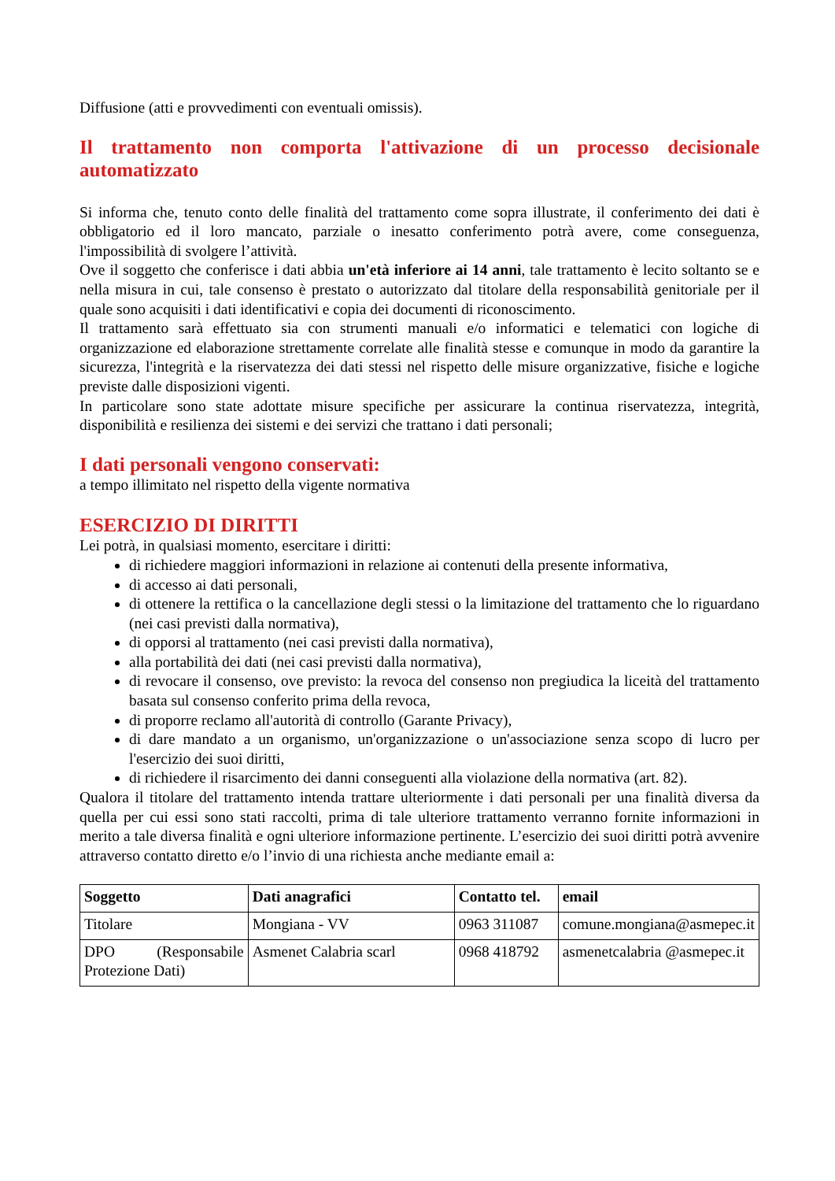Diffusione (atti e provvedimenti con eventuali omissis).
Il trattamento non comporta l'attivazione di un processo decisionale automatizzato
Si informa che, tenuto conto delle finalità del trattamento come sopra illustrate, il conferimento dei dati è obbligatorio ed il loro mancato, parziale o inesatto conferimento potrà avere, come conseguenza, l'impossibilità di svolgere l’attività.
Ove il soggetto che conferisce i dati abbia un'età inferiore ai 14 anni, tale trattamento è lecito soltanto se e nella misura in cui, tale consenso è prestato o autorizzato dal titolare della responsabilità genitoriale per il quale sono acquisiti i dati identificativi e copia dei documenti di riconoscimento.
Il trattamento sarà effettuato sia con strumenti manuali e/o informatici e telematici con logiche di organizzazione ed elaborazione strettamente correlate alle finalità stesse e comunque in modo da garantire la sicurezza, l'integrità e la riservatezza dei dati stessi nel rispetto delle misure organizzative, fisiche e logiche previste dalle disposizioni vigenti.
In particolare sono state adottate misure specifiche per assicurare la continua riservatezza, integrità, disponibilità e resilienza dei sistemi e dei servizi che trattano i dati personali;
I dati personali vengono conservati:
a tempo illimitato nel rispetto della vigente normativa
ESERCIZIO DI DIRITTI
Lei potrà, in qualsiasi momento, esercitare i diritti:
di richiedere maggiori informazioni in relazione ai contenuti della presente informativa,
di accesso ai dati personali,
di ottenere la rettifica o la cancellazione degli stessi o la limitazione del trattamento che lo riguardano (nei casi previsti dalla normativa),
di opporsi al trattamento (nei casi previsti dalla normativa),
alla portabilità dei dati (nei casi previsti dalla normativa),
di revocare il consenso, ove previsto: la revoca del consenso non pregiudica la liceità del trattamento basata sul consenso conferito prima della revoca,
di proporre reclamo all'autorità di controllo (Garante Privacy),
di dare mandato a un organismo, un'organizzazione o un'associazione senza scopo di lucro per l'esercizio dei suoi diritti,
di richiedere il risarcimento dei danni conseguenti alla violazione della normativa (art. 82).
Qualora il titolare del trattamento intenda trattare ulteriormente i dati personali per una finalità diversa da quella per cui essi sono stati raccolti, prima di tale ulteriore trattamento verranno fornite informazioni in merito a tale diversa finalità e ogni ulteriore informazione pertinente. L’esercizio dei suoi diritti potrà avvenire attraverso contatto diretto e/o l’invio di una richiesta anche mediante email a:
| Soggetto | Dati anagrafici | Contatto tel. | email |
| --- | --- | --- | --- |
| Titolare | Mongiana - VV | 0963 311087 | comune.mongiana@asmepec.it |
| DPO (Responsabile Protezione Dati) | Asmenet Calabria scarl | 0968 418792 | asmenetcalabria @asmepec.it |